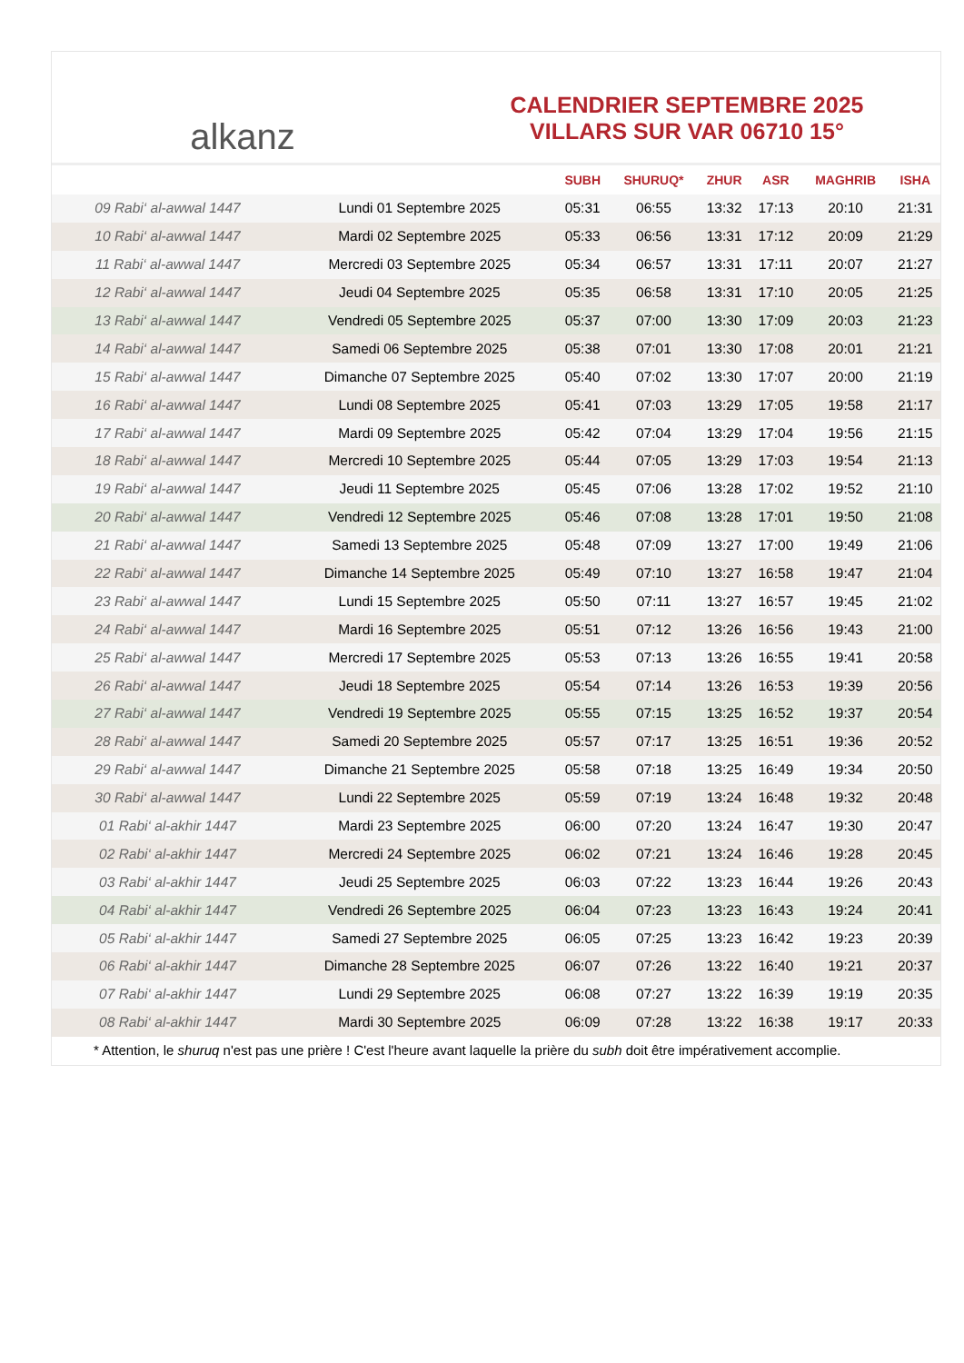alkanz
CALENDRIER SEPTEMBRE 2025
VILLARS SUR VAR 06710 15°
| | | SUBH | SHURUQ* | ZHUR | ASR | MAGHRIB | ISHA |
| --- | --- | --- | --- | --- | --- | --- | --- |
| 09 Rabi‘ al-awwal 1447 | Lundi 01 Septembre 2025 | 05:31 | 06:55 | 13:32 | 17:13 | 20:10 | 21:31 |
| 10 Rabi‘ al-awwal 1447 | Mardi 02 Septembre 2025 | 05:33 | 06:56 | 13:31 | 17:12 | 20:09 | 21:29 |
| 11 Rabi‘ al-awwal 1447 | Mercredi 03 Septembre 2025 | 05:34 | 06:57 | 13:31 | 17:11 | 20:07 | 21:27 |
| 12 Rabi‘ al-awwal 1447 | Jeudi 04 Septembre 2025 | 05:35 | 06:58 | 13:31 | 17:10 | 20:05 | 21:25 |
| 13 Rabi‘ al-awwal 1447 | Vendredi 05 Septembre 2025 | 05:37 | 07:00 | 13:30 | 17:09 | 20:03 | 21:23 |
| 14 Rabi‘ al-awwal 1447 | Samedi 06 Septembre 2025 | 05:38 | 07:01 | 13:30 | 17:08 | 20:01 | 21:21 |
| 15 Rabi‘ al-awwal 1447 | Dimanche 07 Septembre 2025 | 05:40 | 07:02 | 13:30 | 17:07 | 20:00 | 21:19 |
| 16 Rabi‘ al-awwal 1447 | Lundi 08 Septembre 2025 | 05:41 | 07:03 | 13:29 | 17:05 | 19:58 | 21:17 |
| 17 Rabi‘ al-awwal 1447 | Mardi 09 Septembre 2025 | 05:42 | 07:04 | 13:29 | 17:04 | 19:56 | 21:15 |
| 18 Rabi‘ al-awwal 1447 | Mercredi 10 Septembre 2025 | 05:44 | 07:05 | 13:29 | 17:03 | 19:54 | 21:13 |
| 19 Rabi‘ al-awwal 1447 | Jeudi 11 Septembre 2025 | 05:45 | 07:06 | 13:28 | 17:02 | 19:52 | 21:10 |
| 20 Rabi‘ al-awwal 1447 | Vendredi 12 Septembre 2025 | 05:46 | 07:08 | 13:28 | 17:01 | 19:50 | 21:08 |
| 21 Rabi‘ al-awwal 1447 | Samedi 13 Septembre 2025 | 05:48 | 07:09 | 13:27 | 17:00 | 19:49 | 21:06 |
| 22 Rabi‘ al-awwal 1447 | Dimanche 14 Septembre 2025 | 05:49 | 07:10 | 13:27 | 16:58 | 19:47 | 21:04 |
| 23 Rabi‘ al-awwal 1447 | Lundi 15 Septembre 2025 | 05:50 | 07:11 | 13:27 | 16:57 | 19:45 | 21:02 |
| 24 Rabi‘ al-awwal 1447 | Mardi 16 Septembre 2025 | 05:51 | 07:12 | 13:26 | 16:56 | 19:43 | 21:00 |
| 25 Rabi‘ al-awwal 1447 | Mercredi 17 Septembre 2025 | 05:53 | 07:13 | 13:26 | 16:55 | 19:41 | 20:58 |
| 26 Rabi‘ al-awwal 1447 | Jeudi 18 Septembre 2025 | 05:54 | 07:14 | 13:26 | 16:53 | 19:39 | 20:56 |
| 27 Rabi‘ al-awwal 1447 | Vendredi 19 Septembre 2025 | 05:55 | 07:15 | 13:25 | 16:52 | 19:37 | 20:54 |
| 28 Rabi‘ al-awwal 1447 | Samedi 20 Septembre 2025 | 05:57 | 07:17 | 13:25 | 16:51 | 19:36 | 20:52 |
| 29 Rabi‘ al-awwal 1447 | Dimanche 21 Septembre 2025 | 05:58 | 07:18 | 13:25 | 16:49 | 19:34 | 20:50 |
| 30 Rabi‘ al-awwal 1447 | Lundi 22 Septembre 2025 | 05:59 | 07:19 | 13:24 | 16:48 | 19:32 | 20:48 |
| 01 Rabi‘ al-akhir 1447 | Mardi 23 Septembre 2025 | 06:00 | 07:20 | 13:24 | 16:47 | 19:30 | 20:47 |
| 02 Rabi‘ al-akhir 1447 | Mercredi 24 Septembre 2025 | 06:02 | 07:21 | 13:24 | 16:46 | 19:28 | 20:45 |
| 03 Rabi‘ al-akhir 1447 | Jeudi 25 Septembre 2025 | 06:03 | 07:22 | 13:23 | 16:44 | 19:26 | 20:43 |
| 04 Rabi‘ al-akhir 1447 | Vendredi 26 Septembre 2025 | 06:04 | 07:23 | 13:23 | 16:43 | 19:24 | 20:41 |
| 05 Rabi‘ al-akhir 1447 | Samedi 27 Septembre 2025 | 06:05 | 07:25 | 13:23 | 16:42 | 19:23 | 20:39 |
| 06 Rabi‘ al-akhir 1447 | Dimanche 28 Septembre 2025 | 06:07 | 07:26 | 13:22 | 16:40 | 19:21 | 20:37 |
| 07 Rabi‘ al-akhir 1447 | Lundi 29 Septembre 2025 | 06:08 | 07:27 | 13:22 | 16:39 | 19:19 | 20:35 |
| 08 Rabi‘ al-akhir 1447 | Mardi 30 Septembre 2025 | 06:09 | 07:28 | 13:22 | 16:38 | 19:17 | 20:33 |
* Attention, le shuruq n'est pas une prière ! C'est l'heure avant laquelle la prière du subh doit être impérativement accomplie.